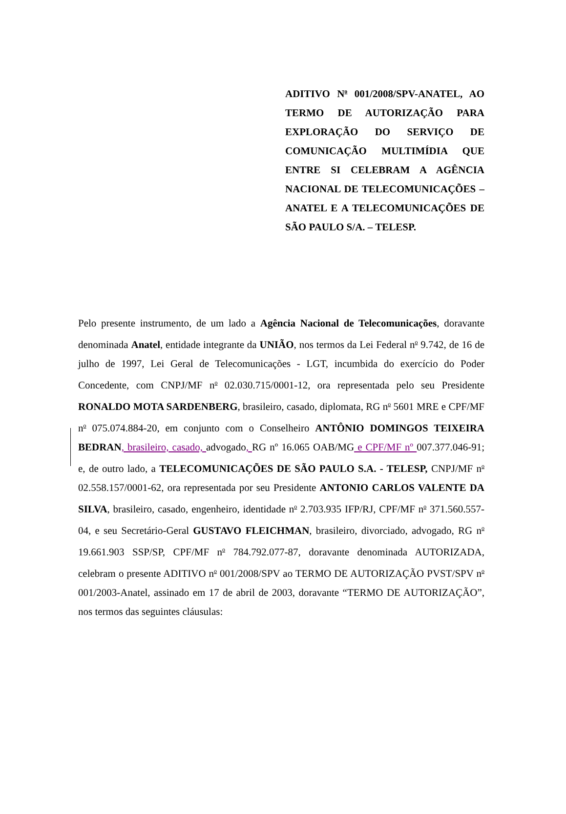ADITIVO N<sup>o</sup> 001/2008/SPV-ANATEL, AO TERMO DE AUTORIZAÇÃO PARA EXPLORAÇÃO DO SERVIÇO DE COMUNICAÇÃO MULTIMÍDIA QUE ENTRE SI CELEBRAM A AGÊNCIA NACIONAL DE TELECOMUNICAÇÕES – ANATEL E A TELECOMUNICAÇÕES DE SÃO PAULO S/A. – TELESP.
Pelo presente instrumento, de um lado a Agência Nacional de Telecomunicações, doravante denominada Anatel, entidade integrante da UNIÃO, nos termos da Lei Federal n<sup>o</sup> 9.742, de 16 de julho de 1997, Lei Geral de Telecomunicações - LGT, incumbida do exercício do Poder Concedente, com CNPJ/MF n<sup>o</sup> 02.030.715/0001-12, ora representada pelo seu Presidente RONALDO MOTA SARDENBERG, brasileiro, casado, diplomata, RG n<sup>o</sup> 5601 MRE e CPF/MF n<sup>o</sup> 075.074.884-20, em conjunto com o Conselheiro ANTÔNIO DOMINGOS TEIXEIRA BEDRAN, brasileiro, casado, advogado, RG nº 16.065 OAB/MG e CPF/MF nº 007.377.046-91; e, de outro lado, a TELECOMUNICAÇÕES DE SÃO PAULO S.A. - TELESP, CNPJ/MF n<sup>o</sup> 02.558.157/0001-62, ora representada por seu Presidente ANTONIO CARLOS VALENTE DA SILVA, brasileiro, casado, engenheiro, identidade n<sup>o</sup> 2.703.935 IFP/RJ, CPF/MF n<sup>o</sup> 371.560.557-04, e seu Secretário-Geral GUSTAVO FLEICHMAN, brasileiro, divorciado, advogado, RG n<sup>o</sup> 19.661.903 SSP/SP, CPF/MF n<sup>o</sup> 784.792.077-87, doravante denominada AUTORIZADA, celebram o presente ADITIVO n<sup>o</sup> 001/2008/SPV ao TERMO DE AUTORIZAÇÃO PVST/SPV n<sup>o</sup> 001/2003-Anatel, assinado em 17 de abril de 2003, doravante “TERMO DE AUTORIZAÇÃO”, nos termos das seguintes cláusulas: